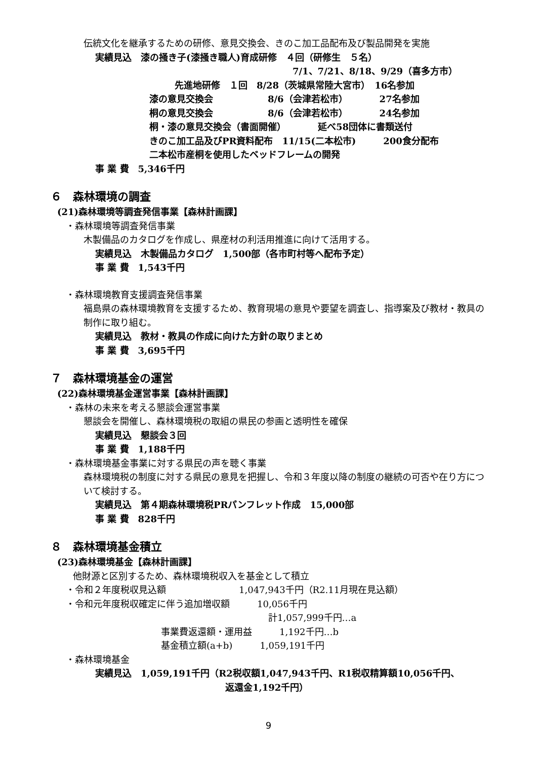伝統文化を継承するための研修、意見交換会、きのこ加工品配布及び製品開発を実施
実績見込　漆の掻き子(漆掻き職人)育成研修　４回（研修生　５名）
7/1、7/21、8/18、9/29（喜多方市）
先進地研修　１回　8/28（茨城県常陸大宮市）　16名参加
漆の意見交換会　　　　　　8/6（会津若松市）　　　　27名参加
桐の意見交換会　　　　　　8/6（会津若松市）　　　　24名参加
桐・漆の意見交換会（書面開催）　　　　延べ58団体に書類送付
きのこ加工品及びPR資料配布　11/15(二本松市)　　　200食分配布
二本松市産桐を使用したベッドフレームの開発
事 業 費　5,346千円
６　森林環境の調査
(21)森林環境等調査発信事業【森林計画課】
・森林環境等調査発信事業
木製備品のカタログを作成し、県産材の利活用推進に向けて活用する。
実績見込　木製備品カタログ　1,500部（各市町村等へ配布予定）
事 業 費　1,543千円
・森林環境教育支援調査発信事業
福島県の森林環境教育を支援するため、教育現場の意見や要望を調査し、指導案及び教材・教具の制作に取り組む。
実績見込　教材・教具の作成に向けた方針の取りまとめ
事 業 費　3,695千円
７　森林環境基金の運営
(22)森林環境基金運営事業【森林計画課】
・森林の未来を考える懇談会運営事業
懇談会を開催し、森林環境税の取組の県民の参画と透明性を確保
実績見込　懇談会３回
事 業 費　1,188千円
・森林環境基金事業に対する県民の声を聴く事業
森林環境税の制度に対する県民の意見を把握し、令和３年度以降の制度の継続の可否や在り方について検討する。
実績見込　第４期森林環境税PRパンフレット作成　15,000部
事 業 費　828千円
８　森林環境基金積立
(23)森林環境基金【森林計画課】
他財源と区別するため、森林環境税収入を基金として積立
・令和２年度税収見込額　　　　　　　　1,047,943千円（R2.11月現在見込額）
・令和元年度税収確定に伴う追加増収額　　　10,056千円
計1,057,999千円…a
事業費返還額・運用益　　　1,192千円…b
基金積立額(a+b)　　　1,059,191千円
・森林環境基金
実績見込　1,059,191千円（R2税収額1,047,943千円、R1税収精算額10,056千円、
返還金1,192千円）
9